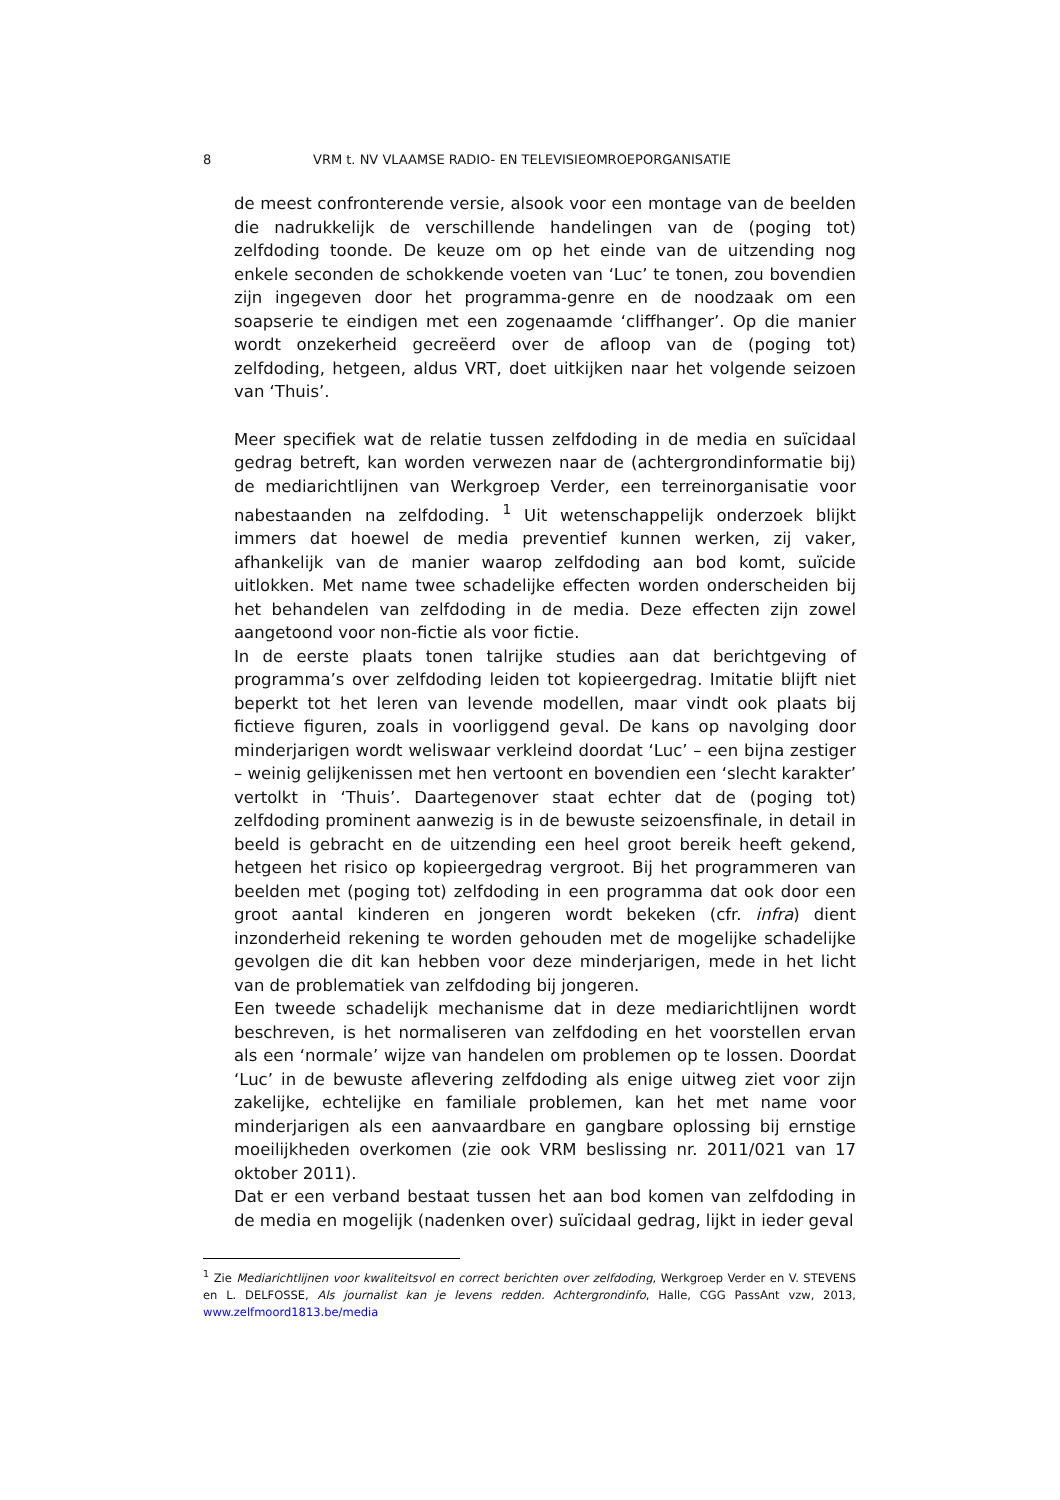8 VRM t. NV VLAAMSE RADIO- EN TELEVISIEOMROEPORGANISATIE
de meest confronterende versie, alsook voor een montage van de beelden die nadrukkelijk de verschillende handelingen van de (poging tot) zelfdoding toonde. De keuze om op het einde van de uitzending nog enkele seconden de schokkende voeten van ‘Luc’ te tonen, zou bovendien zijn ingegeven door het programma-genre en de noodzaak om een soapserie te eindigen met een zogenaamde ‘cliffhanger’. Op die manier wordt onzekerheid gecreëerd over de afloop van de (poging tot) zelfdoding, hetgeen, aldus VRT, doet uitkijken naar het volgende seizoen van ‘Thuis’.
Meer specifiek wat de relatie tussen zelfdoding in de media en suïcidaal gedrag betreft, kan worden verwezen naar de (achtergrondinformatie bij) de mediarichtlijnen van Werkgroep Verder, een terreinorganisatie voor nabestaanden na zelfdoding. <sup>1</sup> Uit wetenschappelijk onderzoek blijkt immers dat hoewel de media preventief kunnen werken, zij vaker, afhankelijk van de manier waarop zelfdoding aan bod komt, suïcide uitlokken. Met name twee schadelijke effecten worden onderscheiden bij het behandelen van zelfdoding in de media. Deze effecten zijn zowel aangetoond voor non-fictie als voor fictie.
In de eerste plaats tonen talrijke studies aan dat berichtgeving of programma’s over zelfdoding leiden tot kopieergedrag. Imitatie blijft niet beperkt tot het leren van levende modellen, maar vindt ook plaats bij fictieve figuren, zoals in voorliggend geval. De kans op navolging door minderjarigen wordt weliswaar verkleind doordat ‘Luc’ – een bijna zestiger – weinig gelijkenissen met hen vertoont en bovendien een ‘slecht karakter’ vertolkt in ‘Thuis’. Daartegenover staat echter dat de (poging tot) zelfdoding prominent aanwezig is in de bewuste seizoensfinale, in detail in beeld is gebracht en de uitzending een heel groot bereik heeft gekend, hetgeen het risico op kopieergedrag vergroot. Bij het programmeren van beelden met (poging tot) zelfdoding in een programma dat ook door een groot aantal kinderen en jongeren wordt bekeken (cfr. infra) dient inzonderheid rekening te worden gehouden met de mogelijke schadelijke gevolgen die dit kan hebben voor deze minderjarigen, mede in het licht van de problematiek van zelfdoding bij jongeren.
Een tweede schadelijk mechanisme dat in deze mediarichtlijnen wordt beschreven, is het normaliseren van zelfdoding en het voorstellen ervan als een ‘normale’ wijze van handelen om problemen op te lossen. Doordat ‘Luc’ in de bewuste aflevering zelfdoding als enige uitweg ziet voor zijn zakelijke, echtelijke en familiale problemen, kan het met name voor minderjarigen als een aanvaardbare en gangbare oplossing bij ernstige moeilijkheden overkomen (zie ook VRM beslissing nr. 2011/021 van 17 oktober 2011).
Dat er een verband bestaat tussen het aan bod komen van zelfdoding in de media en mogelijk (nadenken over) suïcidaal gedrag, lijkt in ieder geval
<sup>1</sup> Zie Mediarichtlijnen voor kwaliteitsvol en correct berichten over zelfdoding, Werkgroep Verder en V. STEVENS en L. DELFOSSE, Als journalist kan je levens redden. Achtergrondinfo, Halle, CGG PassAnt vzw, 2013, www.zelfmoord1813.be/media